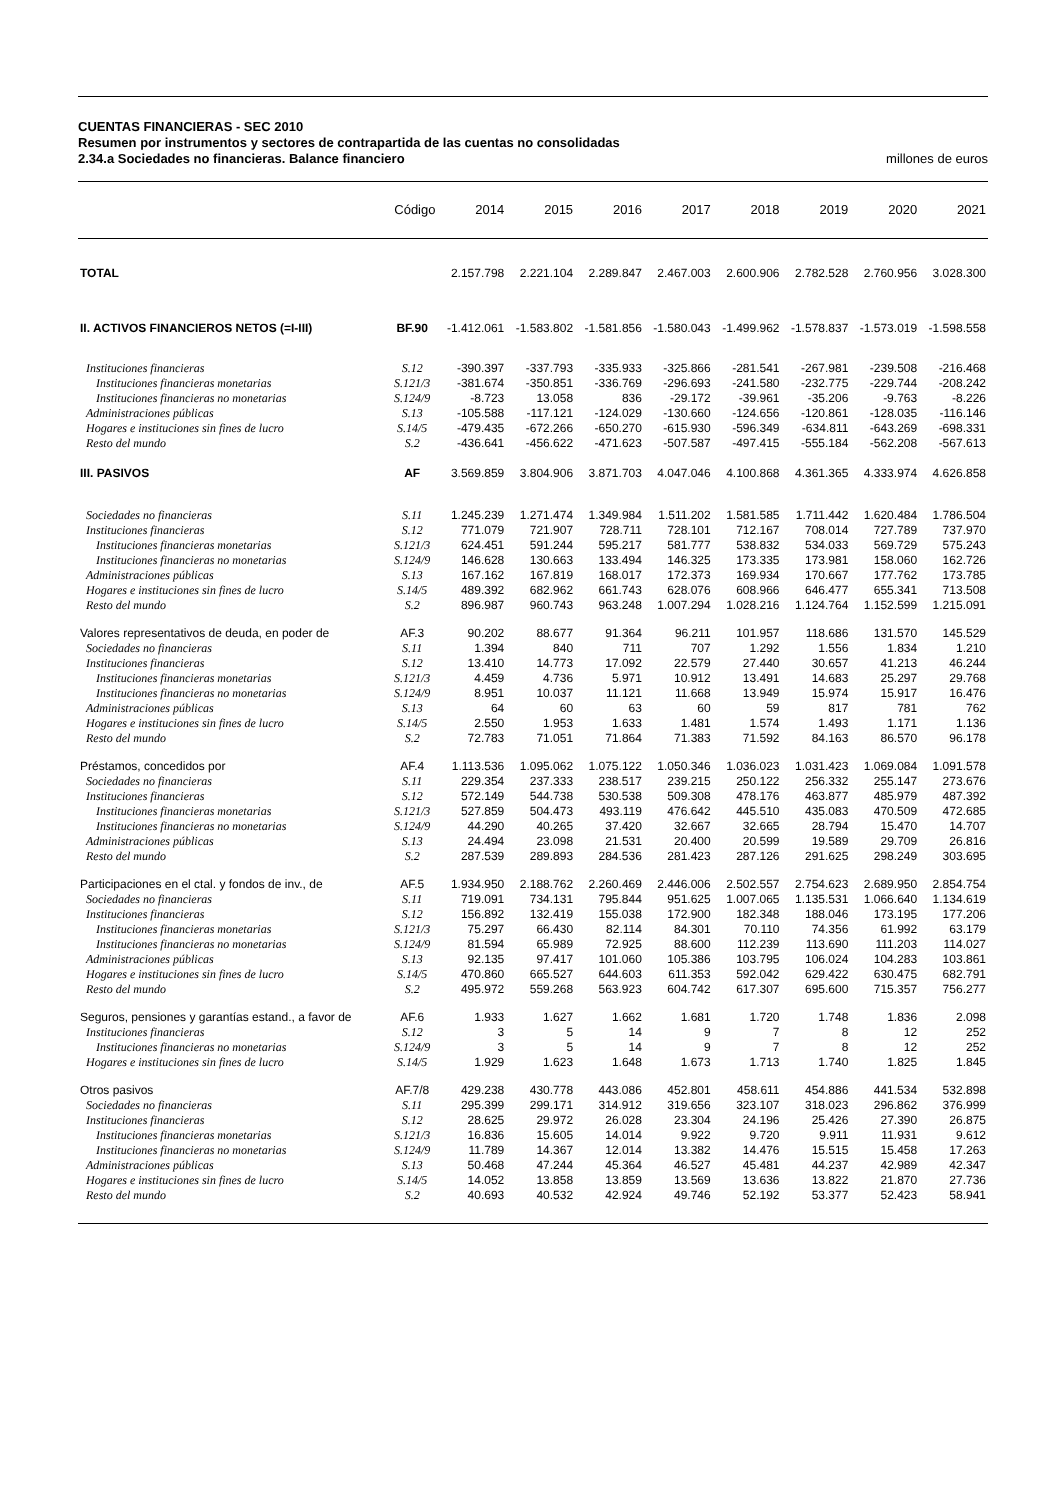CUENTAS FINANCIERAS - SEC 2010
Resumen por instrumentos y sectores de contrapartida de las cuentas no consolidadas
2.34.a Sociedades no financieras. Balance financiero
millones de euros
| | Código | 2014 | 2015 | 2016 | 2017 | 2018 | 2019 | 2020 | 2021 |
| --- | --- | --- | --- | --- | --- | --- | --- | --- | --- |
| TOTAL | | 2.157.798 | 2.221.104 | 2.289.847 | 2.467.003 | 2.600.906 | 2.782.528 | 2.760.956 | 3.028.300 |
| II. ACTIVOS FINANCIEROS NETOS (=I-III) | BF.90 | -1.412.061 | -1.583.802 | -1.581.856 | -1.580.043 | -1.499.962 | -1.578.837 | -1.573.019 | -1.598.558 |
| Instituciones financieras | S.12 | -390.397 | -337.793 | -335.933 | -325.866 | -281.541 | -267.981 | -239.508 | -216.468 |
| Instituciones financieras monetarias | S.121/3 | -381.674 | -350.851 | -336.769 | -296.693 | -241.580 | -232.775 | -229.744 | -208.242 |
| Instituciones financieras no monetarias | S.124/9 | -8.723 | 13.058 | 836 | -29.172 | -39.961 | -35.206 | -9.763 | -8.226 |
| Administraciones públicas | S.13 | -105.588 | -117.121 | -124.029 | -130.660 | -124.656 | -120.861 | -128.035 | -116.146 |
| Hogares e instituciones sin fines de lucro | S.14/5 | -479.435 | -672.266 | -650.270 | -615.930 | -596.349 | -634.811 | -643.269 | -698.331 |
| Resto del mundo | S.2 | -436.641 | -456.622 | -471.623 | -507.587 | -497.415 | -555.184 | -562.208 | -567.613 |
| III. PASIVOS | AF | 3.569.859 | 3.804.906 | 3.871.703 | 4.047.046 | 4.100.868 | 4.361.365 | 4.333.974 | 4.626.858 |
| Sociedades no financieras | S.11 | 1.245.239 | 1.271.474 | 1.349.984 | 1.511.202 | 1.581.585 | 1.711.442 | 1.620.484 | 1.786.504 |
| Instituciones financieras | S.12 | 771.079 | 721.907 | 728.711 | 728.101 | 712.167 | 708.014 | 727.789 | 737.970 |
| Instituciones financieras monetarias | S.121/3 | 624.451 | 591.244 | 595.217 | 581.777 | 538.832 | 534.033 | 569.729 | 575.243 |
| Instituciones financieras no monetarias | S.124/9 | 146.628 | 130.663 | 133.494 | 146.325 | 173.335 | 173.981 | 158.060 | 162.726 |
| Administraciones públicas | S.13 | 167.162 | 167.819 | 168.017 | 172.373 | 169.934 | 170.667 | 177.762 | 173.785 |
| Hogares e instituciones sin fines de lucro | S.14/5 | 489.392 | 682.962 | 661.743 | 628.076 | 608.966 | 646.477 | 655.341 | 713.508 |
| Resto del mundo | S.2 | 896.987 | 960.743 | 963.248 | 1.007.294 | 1.028.216 | 1.124.764 | 1.152.599 | 1.215.091 |
| Valores representativos de deuda, en poder de | AF.3 | 90.202 | 88.677 | 91.364 | 96.211 | 101.957 | 118.686 | 131.570 | 145.529 |
| Sociedades no financieras | S.11 | 1.394 | 840 | 711 | 707 | 1.292 | 1.556 | 1.834 | 1.210 |
| Instituciones financieras | S.12 | 13.410 | 14.773 | 17.092 | 22.579 | 27.440 | 30.657 | 41.213 | 46.244 |
| Instituciones financieras monetarias | S.121/3 | 4.459 | 4.736 | 5.971 | 10.912 | 13.491 | 14.683 | 25.297 | 29.768 |
| Instituciones financieras no monetarias | S.124/9 | 8.951 | 10.037 | 11.121 | 11.668 | 13.949 | 15.974 | 15.917 | 16.476 |
| Administraciones públicas | S.13 | 64 | 60 | 63 | 60 | 59 | 817 | 781 | 762 |
| Hogares e instituciones sin fines de lucro | S.14/5 | 2.550 | 1.953 | 1.633 | 1.481 | 1.574 | 1.493 | 1.171 | 1.136 |
| Resto del mundo | S.2 | 72.783 | 71.051 | 71.864 | 71.383 | 71.592 | 84.163 | 86.570 | 96.178 |
| Préstamos, concedidos por | AF.4 | 1.113.536 | 1.095.062 | 1.075.122 | 1.050.346 | 1.036.023 | 1.031.423 | 1.069.084 | 1.091.578 |
| Sociedades no financieras | S.11 | 229.354 | 237.333 | 238.517 | 239.215 | 250.122 | 256.332 | 255.147 | 273.676 |
| Instituciones financieras | S.12 | 572.149 | 544.738 | 530.538 | 509.308 | 478.176 | 463.877 | 485.979 | 487.392 |
| Instituciones financieras monetarias | S.121/3 | 527.859 | 504.473 | 493.119 | 476.642 | 445.510 | 435.083 | 470.509 | 472.685 |
| Instituciones financieras no monetarias | S.124/9 | 44.290 | 40.265 | 37.420 | 32.667 | 32.665 | 28.794 | 15.470 | 14.707 |
| Administraciones públicas | S.13 | 24.494 | 23.098 | 21.531 | 20.400 | 20.599 | 19.589 | 29.709 | 26.816 |
| Resto del mundo | S.2 | 287.539 | 289.893 | 284.536 | 281.423 | 287.126 | 291.625 | 298.249 | 303.695 |
| Participaciones en el ctal. y fondos de inv., de | AF.5 | 1.934.950 | 2.188.762 | 2.260.469 | 2.446.006 | 2.502.557 | 2.754.623 | 2.689.950 | 2.854.754 |
| Sociedades no financieras | S.11 | 719.091 | 734.131 | 795.844 | 951.625 | 1.007.065 | 1.135.531 | 1.066.640 | 1.134.619 |
| Instituciones financieras | S.12 | 156.892 | 132.419 | 155.038 | 172.900 | 182.348 | 188.046 | 173.195 | 177.206 |
| Instituciones financieras monetarias | S.121/3 | 75.297 | 66.430 | 82.114 | 84.301 | 70.110 | 74.356 | 61.992 | 63.179 |
| Instituciones financieras no monetarias | S.124/9 | 81.594 | 65.989 | 72.925 | 88.600 | 112.239 | 113.690 | 111.203 | 114.027 |
| Administraciones públicas | S.13 | 92.135 | 97.417 | 101.060 | 105.386 | 103.795 | 106.024 | 104.283 | 103.861 |
| Hogares e instituciones sin fines de lucro | S.14/5 | 470.860 | 665.527 | 644.603 | 611.353 | 592.042 | 629.422 | 630.475 | 682.791 |
| Resto del mundo | S.2 | 495.972 | 559.268 | 563.923 | 604.742 | 617.307 | 695.600 | 715.357 | 756.277 |
| Seguros, pensiones y garantías estand., a favor de | AF.6 | 1.933 | 1.627 | 1.662 | 1.681 | 1.720 | 1.748 | 1.836 | 2.098 |
| Instituciones financieras | S.12 | 3 | 5 | 14 | 9 | 7 | 8 | 12 | 252 |
| Instituciones financieras no monetarias | S.124/9 | 3 | 5 | 14 | 9 | 7 | 8 | 12 | 252 |
| Hogares e instituciones sin fines de lucro | S.14/5 | 1.929 | 1.623 | 1.648 | 1.673 | 1.713 | 1.740 | 1.825 | 1.845 |
| Otros pasivos | AF.7/8 | 429.238 | 430.778 | 443.086 | 452.801 | 458.611 | 454.886 | 441.534 | 532.898 |
| Sociedades no financieras | S.11 | 295.399 | 299.171 | 314.912 | 319.656 | 323.107 | 318.023 | 296.862 | 376.999 |
| Instituciones financieras | S.12 | 28.625 | 29.972 | 26.028 | 23.304 | 24.196 | 25.426 | 27.390 | 26.875 |
| Instituciones financieras monetarias | S.121/3 | 16.836 | 15.605 | 14.014 | 9.922 | 9.720 | 9.911 | 11.931 | 9.612 |
| Instituciones financieras no monetarias | S.124/9 | 11.789 | 14.367 | 12.014 | 13.382 | 14.476 | 15.515 | 15.458 | 17.263 |
| Administraciones públicas | S.13 | 50.468 | 47.244 | 45.364 | 46.527 | 45.481 | 44.237 | 42.989 | 42.347 |
| Hogares e instituciones sin fines de lucro | S.14/5 | 14.052 | 13.858 | 13.859 | 13.569 | 13.636 | 13.822 | 21.870 | 27.736 |
| Resto del mundo | S.2 | 40.693 | 40.532 | 42.924 | 49.746 | 52.192 | 53.377 | 52.423 | 58.941 |